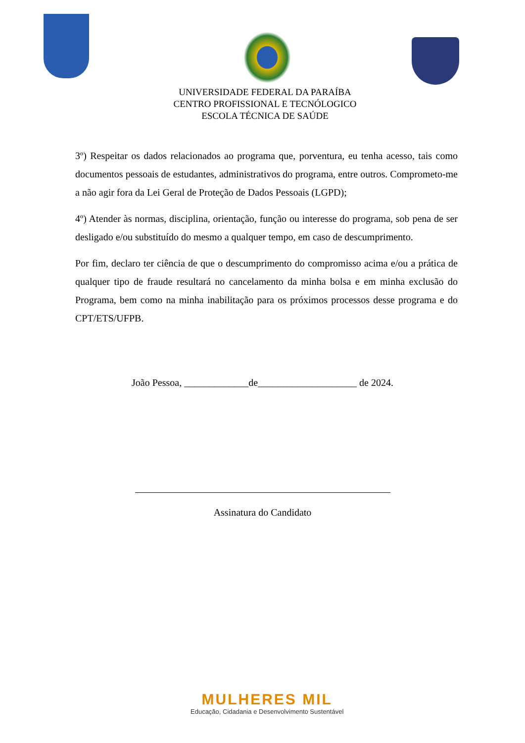UNIVERSIDADE FEDERAL DA PARAÍBA
CENTRO PROFISSIONAL E TECNÓLOGICO
ESCOLA TÉCNICA DE SAÚDE
3º) Respeitar os dados relacionados ao programa que, porventura, eu tenha acesso, tais como documentos pessoais de estudantes, administrativos do programa, entre outros. Comprometo-me a não agir fora da Lei Geral de Proteção de Dados Pessoais (LGPD);
4º) Atender às normas, disciplina, orientação, função ou interesse do programa, sob pena de ser desligado e/ou substituído do mesmo a qualquer tempo, em caso de descumprimento.
Por fim, declaro ter ciência de que o descumprimento do compromisso acima e/ou a prática de qualquer tipo de fraude resultará no cancelamento da minha bolsa e em minha exclusão do Programa, bem como na minha inabilitação para os próximos processos desse programa e do CPT/ETS/UFPB.
João Pessoa, _____________de____________________ de 2024.
Assinatura do Candidato
MULHERES MIL
Educação, Cidadania e Desenvolvimento Sustentável